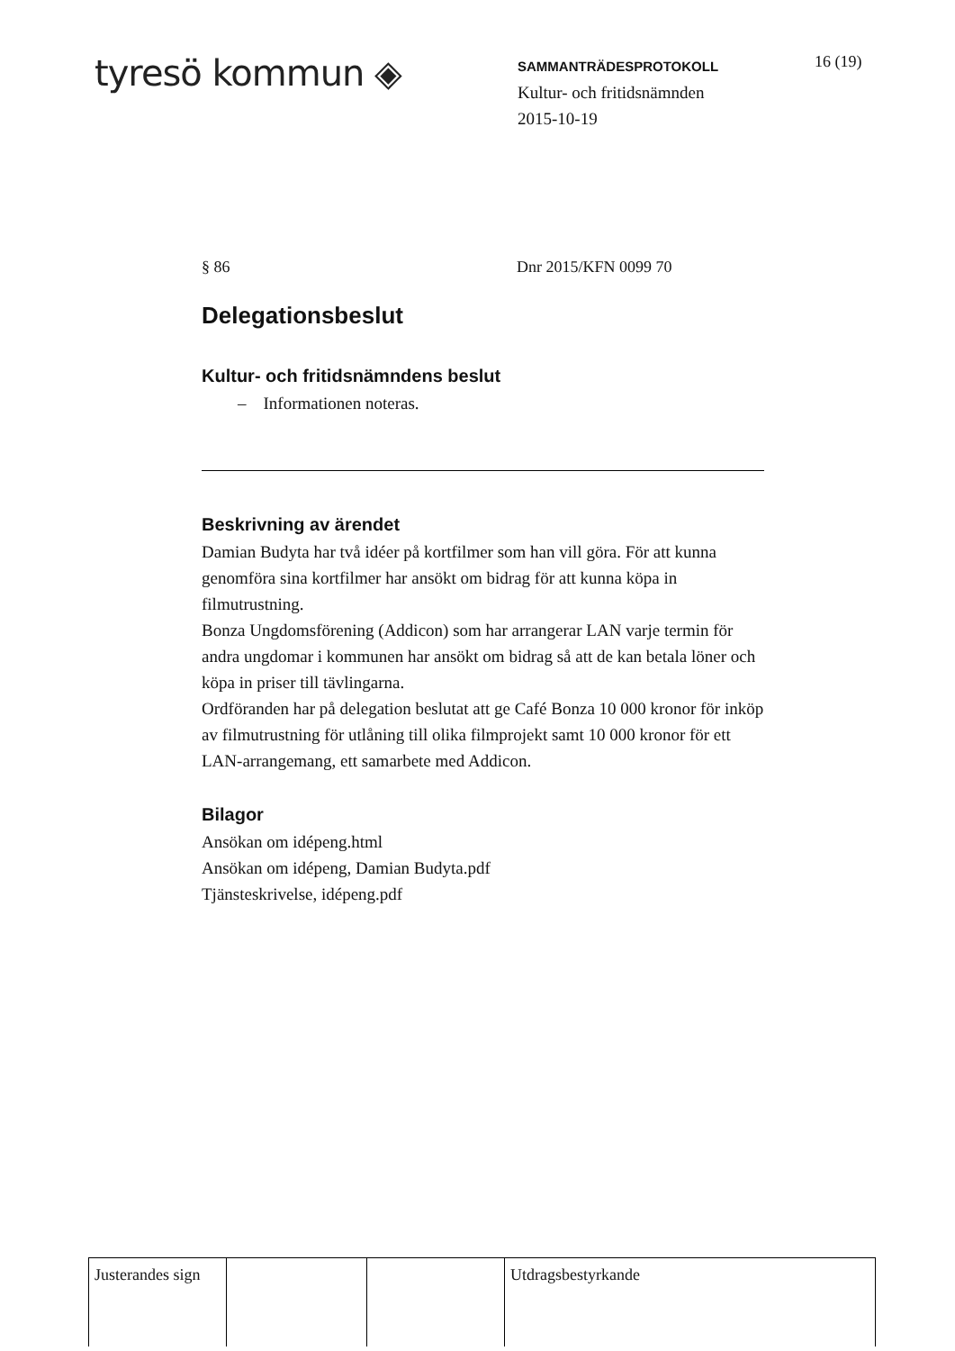tyresö kommun ◈
SAMMANTRÄDESPROTOKOLL
Kultur- och fritidsnämnden
2015-10-19
16 (19)
§ 86 Dnr 2015/KFN 0099 70
Delegationsbeslut
Kultur- och fritidsnämndens beslut
– Informationen noteras.
Beskrivning av ärendet
Damian Budyta har två idéer på kortfilmer som han vill göra. För att kunna genomföra sina kortfilmer har ansökt om bidrag för att kunna köpa in filmutrustning.
Bonza Ungdomsförening (Addicon) som har arrangerar LAN varje termin för andra ungdomar i kommunen har ansökt om bidrag så att de kan betala löner och köpa in priser till tävlingarna.
Ordföranden har på delegation beslutat att ge Café Bonza 10 000 kronor för inköp av filmutrustning för utlåning till olika filmprojekt samt 10 000 kronor för ett LAN-arrangemang, ett samarbete med Addicon.
Bilagor
Ansökan om idépeng.html
Ansökan om idépeng, Damian Budyta.pdf
Tjänsteskrivelse, idépeng.pdf
| Justerandes sign | | | Utdragsbestyrkande |